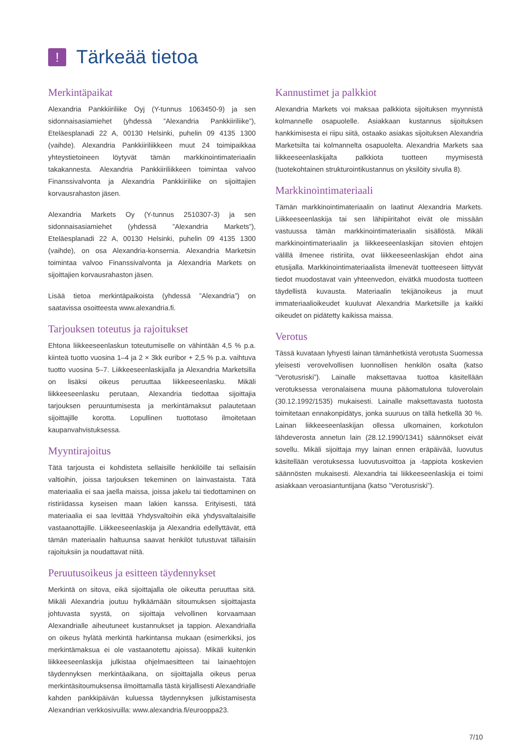!
Tärkeää tietoa
Merkintäpaikat
Alexandria Pankkiiriliike Oyj (Y-tunnus 1063450-9) ja sen sidonnaisasiamiehet (yhdessä ”Alexandria Pankkiiriliike”), Eteläesplanadi 22 A, 00130 Helsinki, puhelin 09 4135 1300 (vaihde). Alexandria Pankkiiriliikkeen muut 24 toimipaikkaa yhteystietoineen löytyvät tämän markkinointimateriaalin takakannesta. Alexandria Pankkiiriliikkeen toimintaa valvoo Finanssivalvonta ja Alexandria Pankkiiriliike on sijoittajien korvausrahaston jäsen.
Alexandria Markets Oy (Y-tunnus 2510307-3) ja sen sidonnaisasiamiehet (yhdessä ”Alexandria Markets”), Eteläesplanadi 22 A, 00130 Helsinki, puhelin 09 4135 1300 (vaihde), on osa Alexandria-konsernia. Alexandria Marketsin toimintaa valvoo Finanssivalvonta ja Alexandria Markets on sijoittajien korvausrahaston jäsen.
Lisää tietoa merkintäpaikoista (yhdessä ”Alexandria”) on saatavissa osoitteesta www.alexandria.fi.
Tarjouksen toteutus ja rajoitukset
Ehtona liikkeeseenlaskun toteutumiselle on vähintään 4,5 % p.a. kiinteä tuotto vuosina 1–4 ja 2 × 3kk euribor + 2,5 % p.a. vaihtuva tuotto vuosina 5–7. Liikkeeseenlaskijalla ja Alexandria Marketsilla on lisäksi oikeus peruuttaa liikkeeseenlasku. Mikäli liikkeeseenlasku perutaan, Alexandria tiedottaa sijoittajia tarjouksen peruuntumisesta ja merkintämaksut palautetaan sijoittajille korotta. Lopullinen tuottotaso ilmoitetaan kaupanvahvistuksessa.
Myyntirajoitus
Tätä tarjousta ei kohdisteta sellaisille henkilöille tai sellaisiin valtioihin, joissa tarjouksen tekeminen on lainvastaista. Tätä materiaalia ei saa jaella maissa, joissa jakelu tai tiedottaminen on ristiriidassa kyseisen maan lakien kanssa. Erityisesti, tätä materiaalia ei saa levittää Yhdysvaltoihin eikä yhdysvaltalaisille vastaanottajille. Liikkeeseenlaskija ja Alexandria edellyttävät, että tämän materiaalin haltuunsa saavat henkilöt tutustuvat tällaisiin rajoituksiin ja noudattavat niitä.
Peruutusoikeus ja esitteen täydennykset
Merkintä on sitova, eikä sijoittajalla ole oikeutta peruuttaa sitä. Mikäli Alexandria joutuu hylkäämään sitoumuksen sijoittajasta johtuvasta syystä, on sijoittaja velvollinen korvaamaan Alexandrialle aiheutuneet kustannukset ja tappion. Alexandrialla on oikeus hylätä merkintä harkintansa mukaan (esimerkiksi, jos merkintämaksua ei ole vastaanotettu ajoissa). Mikäli kuitenkin liikkeeseenlaskija julkistaa ohjelmaesitteen tai lainaehtojen täydennyksen merkintäaikana, on sijoittajalla oikeus perua merkintäsitoumuksensa ilmoittamalla tästä kirjallisesti Alexandrialle kahden pankkipäivän kuluessa täydennyksen julkistamisesta Alexandrian verkkosivuilla: www.alexandria.fi/eurooppa23.
Kannustimet ja palkkiot
Alexandria Markets voi maksaa palkkiota sijoituksen myynnistä kolmannelle osapuolelle. Asiakkaan kustannus sijoituksen hankkimisesta ei riipu siitä, ostaako asiakas sijoituksen Alexandria Marketsilta tai kolmannelta osapuolelta. Alexandria Markets saa liikkeeseenlaskijalta palkkiota tuotteen myymisestä (tuotekohtainen strukturointikustannus on yksilöity sivulla 8).
Markkinointimateriaali
Tämän markkinointimateriaalin on laatinut Alexandria Markets. Liikkeeseenlaskija tai sen lähipiiritahot eivät ole missään vastuussa tämän markkinointimateriaalin sisällöstä. Mikäli markkinointimateriaalin ja liikkeeseenlaskijan sitovien ehtojen välillä ilmenee ristiriita, ovat liikkeeseenlaskijan ehdot aina etusijalla. Markkinointimateriaalista ilmenevät tuotteeseen liittyvät tiedot muodostavat vain yhteenvedon, eivätkä muodosta tuotteen täydellistä kuvausta. Materiaalin tekijänoikeus ja muut immateriaalioikeudet kuuluvat Alexandria Marketsille ja kaikki oikeudet on pidätetty kaikissa maissa.
Verotus
Tässä kuvataan lyhyesti lainan tämänhetkistä verotusta Suomessa yleisesti verovelvollisen luonnollisen henkilön osalta (katso ”Verotusriski”). Lainalle maksettavaa tuottoa käsitellään verotuksessa veronalaisena muuna pääomatulona tuloverolain (30.12.1992/1535) mukaisesti. Lainalle maksettavasta tuotosta toimitetaan ennakonpidätys, jonka suuruus on tällä hetkellä 30 %. Lainan liikkeeseenlaskijan ollessa ulkomainen, korkotulon lähdeverosta annetun lain (28.12.1990/1341) säännökset eivät sovellu. Mikäli sijoittaja myy lainan ennen eräpäivää, luovutus käsitellään verotuksessa luovutusvoittoa ja -tappiota koskevien säännösten mukaisesti. Alexandria tai liikkeeseenlaskija ei toimi asiakkaan veroasiantuntijana (katso ”Verotusriski”).
7/10